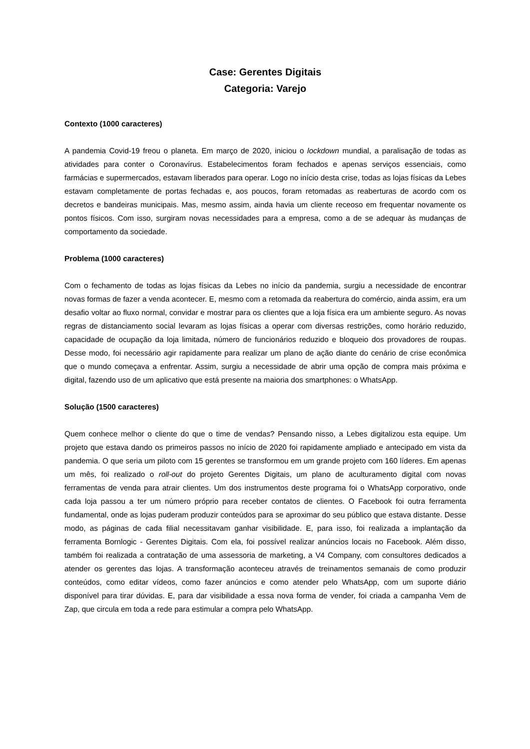Case: Gerentes Digitais
Categoria: Varejo
Contexto (1000 caracteres)
A pandemia Covid-19 freou o planeta. Em março de 2020, iniciou o lockdown mundial, a paralisação de todas as atividades para conter o Coronavírus. Estabelecimentos foram fechados e apenas serviços essenciais, como farmácias e supermercados, estavam liberados para operar. Logo no início desta crise, todas as lojas físicas da Lebes estavam completamente de portas fechadas e, aos poucos, foram retomadas as reaberturas de acordo com os decretos e bandeiras municipais. Mas, mesmo assim, ainda havia um cliente receoso em frequentar novamente os pontos físicos. Com isso, surgiram novas necessidades para a empresa, como a de se adequar às mudanças de comportamento da sociedade.
Problema (1000 caracteres)
Com o fechamento de todas as lojas físicas da Lebes no início da pandemia, surgiu a necessidade de encontrar novas formas de fazer a venda acontecer. E, mesmo com a retomada da reabertura do comércio, ainda assim, era um desafio voltar ao fluxo normal, convidar e mostrar para os clientes que a loja física era um ambiente seguro. As novas regras de distanciamento social levaram as lojas físicas a operar com diversas restrições, como horário reduzido, capacidade de ocupação da loja limitada, número de funcionários reduzido e bloqueio dos provadores de roupas. Desse modo, foi necessário agir rapidamente para realizar um plano de ação diante do cenário de crise econômica que o mundo começava a enfrentar. Assim, surgiu a necessidade de abrir uma opção de compra mais próxima e digital, fazendo uso de um aplicativo que está presente na maioria dos smartphones: o WhatsApp.
Solução (1500 caracteres)
Quem conhece melhor o cliente do que o time de vendas? Pensando nisso, a Lebes digitalizou esta equipe. Um projeto que estava dando os primeiros passos no início de 2020 foi rapidamente ampliado e antecipado em vista da pandemia. O que seria um piloto com 15 gerentes se transformou em um grande projeto com 160 líderes. Em apenas um mês, foi realizado o roll-out do projeto Gerentes Digitais, um plano de aculturamento digital com novas ferramentas de venda para atrair clientes. Um dos instrumentos deste programa foi o WhatsApp corporativo, onde cada loja passou a ter um número próprio para receber contatos de clientes. O Facebook foi outra ferramenta fundamental, onde as lojas puderam produzir conteúdos para se aproximar do seu público que estava distante. Desse modo, as páginas de cada filial necessitavam ganhar visibilidade. E, para isso, foi realizada a implantação da ferramenta Bornlogic - Gerentes Digitais. Com ela, foi possível realizar anúncios locais no Facebook. Além disso, também foi realizada a contratação de uma assessoria de marketing, a V4 Company, com consultores dedicados a atender os gerentes das lojas. A transformação aconteceu através de treinamentos semanais de como produzir conteúdos, como editar vídeos, como fazer anúncios e como atender pelo WhatsApp, com um suporte diário disponível para tirar dúvidas. E, para dar visibilidade a essa nova forma de vender, foi criada a campanha Vem de Zap, que circula em toda a rede para estimular a compra pelo WhatsApp.